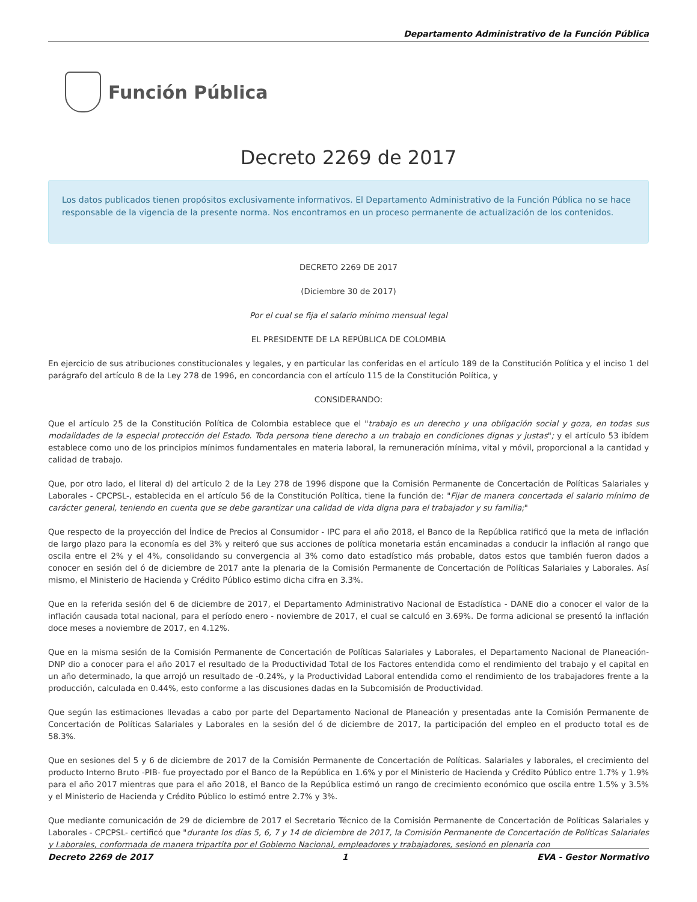Departamento Administrativo de la Función Pública
Función Pública
Decreto 2269 de 2017
Los datos publicados tienen propósitos exclusivamente informativos. El Departamento Administrativo de la Función Pública no se hace responsable de la vigencia de la presente norma. Nos encontramos en un proceso permanente de actualización de los contenidos.
DECRETO 2269 DE 2017
(Diciembre 30 de 2017)
Por el cual se fija el salario mínimo mensual legal
EL PRESIDENTE DE LA REPÚBLICA DE COLOMBIA
En ejercicio de sus atribuciones constitucionales y legales, y en particular las conferidas en el artículo 189 de la Constitución Política y el inciso 1 del parágrafo del artículo 8 de la Ley 278 de 1996, en concordancia con el artículo 115 de la Constitución Política, y
CONSIDERANDO:
Que el artículo 25 de la Constitución Política de Colombia establece que el "trabajo es un derecho y una obligación social y goza, en todas sus modalidades de la especial protección del Estado. Toda persona tiene derecho a un trabajo en condiciones dignas y justas"; y el artículo 53 ibídem establece como uno de los principios mínimos fundamentales en materia laboral, la remuneración mínima, vital y móvil, proporcional a la cantidad y calidad de trabajo.
Que, por otro lado, el literal d) del artículo 2 de la Ley 278 de 1996 dispone que la Comisión Permanente de Concertación de Políticas Salariales y Laborales - CPCPSL-, establecida en el artículo 56 de la Constitución Política, tiene la función de: "Fijar de manera concertada el salario mínimo de carácter general, teniendo en cuenta que se debe garantizar una calidad de vida digna para el trabajador y su familia;"
Que respecto de la proyección del Índice de Precios al Consumidor - IPC para el año 2018, el Banco de la República ratificó que la meta de inflación de largo plazo para la economía es del 3% y reiteró que sus acciones de política monetaria están encaminadas a conducir la inflación al rango que oscila entre el 2% y el 4%, consolidando su convergencia al 3% como dato estadístico más probable, datos estos que también fueron dados a conocer en sesión del ó de diciembre de 2017 ante la plenaria de la Comisión Permanente de Concertación de Políticas Salariales y Laborales. Así mismo, el Ministerio de Hacienda y Crédito Público estimo dicha cifra en 3.3%.
Que en la referida sesión del 6 de diciembre de 2017, el Departamento Administrativo Nacional de Estadística - DANE dio a conocer el valor de la inflación causada total nacional, para el período enero - noviembre de 2017, el cual se calculó en 3.69%. De forma adicional se presentó la inflación doce meses a noviembre de 2017, en 4.12%.
Que en la misma sesión de la Comisión Permanente de Concertación de Políticas Salariales y Laborales, el Departamento Nacional de Planeación-DNP dio a conocer para el año 2017 el resultado de la Productividad Total de los Factores entendida como el rendimiento del trabajo y el capital en un año determinado, la que arrojó un resultado de -0.24%, y la Productividad Laboral entendida como el rendimiento de los trabajadores frente a la producción, calculada en 0.44%, esto conforme a las discusiones dadas en la Subcomisión de Productividad.
Que según las estimaciones llevadas a cabo por parte del Departamento Nacional de Planeación y presentadas ante la Comisión Permanente de Concertación de Políticas Salariales y Laborales en la sesión del ó de diciembre de 2017, la participación del empleo en el producto total es de 58.3%.
Que en sesiones del 5 y 6 de diciembre de 2017 de la Comisión Permanente de Concertación de Políticas. Salariales y laborales, el crecimiento del producto Interno Bruto -PIB- fue proyectado por el Banco de la República en 1.6% y por el Ministerio de Hacienda y Crédito Público entre 1.7% y 1.9% para el año 2017 mientras que para el año 2018, el Banco de la República estimó un rango de crecimiento económico que oscila entre 1.5% y 3.5% y el Ministerio de Hacienda y Crédito Público lo estimó entre 2.7% y 3%.
Que mediante comunicación de 29 de diciembre de 2017 el Secretario Técnico de la Comisión Permanente de Concertación de Políticas Salariales y Laborales - CPCPSL- certificó que "durante los días 5, 6, 7 y 14 de diciembre de 2017, la Comisión Permanente de Concertación de Políticas Salariales y Laborales, conformada de manera tripartita por el Gobierno Nacional, empleadores y trabajadores, sesionó en plenaria con
Decreto 2269 de 2017 1 EVA - Gestor Normativo